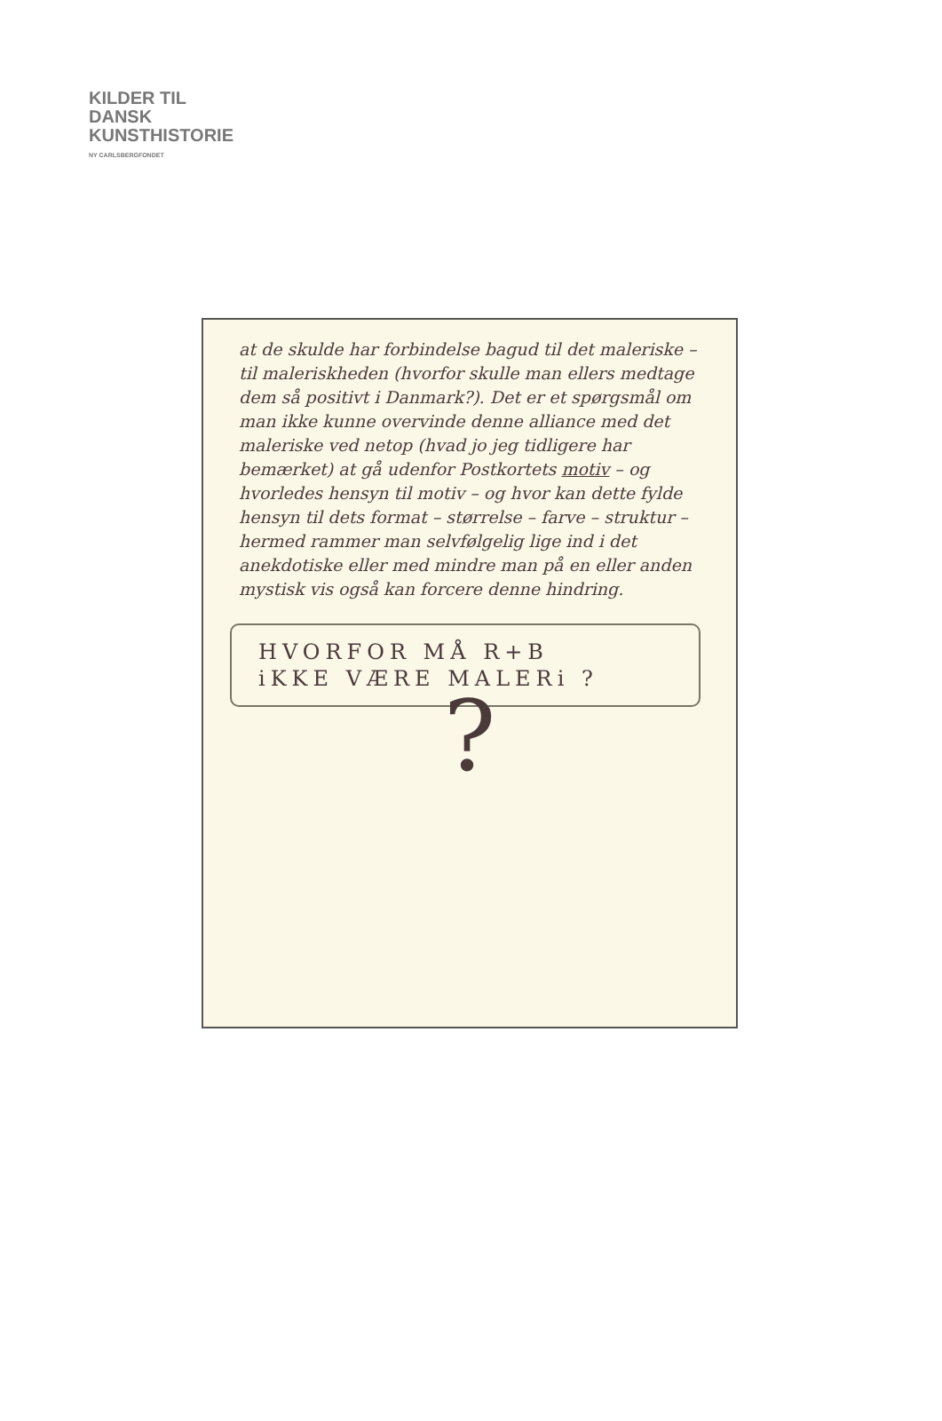KILDER TIL
DANSK
KUNSTHISTORIE
NY CARLSBERGFONDET
at de skulde har forbindelse bagud til det maleriske – til maleriskheden (hvorfor skulle man ellers medtage dem så positivt i Danmark?). Det er et spørgsmål om man ikke kunne overvinde denne alliance med det maleriske ved netop (hvad jo jeg tidligere har bemærket) at gå udenfor Postkortets motiv – og hvorledes hensyn til motiv – og hvor kan dette fylde hensyn til dets format – størrelse – farve – struktur – hermed rammer man selvfølgelig lige ind i det anekdotiske eller med mindre man på en eller anden mystisk vis også kan forcere denne hindring.
HVORFOR MÅ R+B
iKKE VÆRE MALERi ?
?